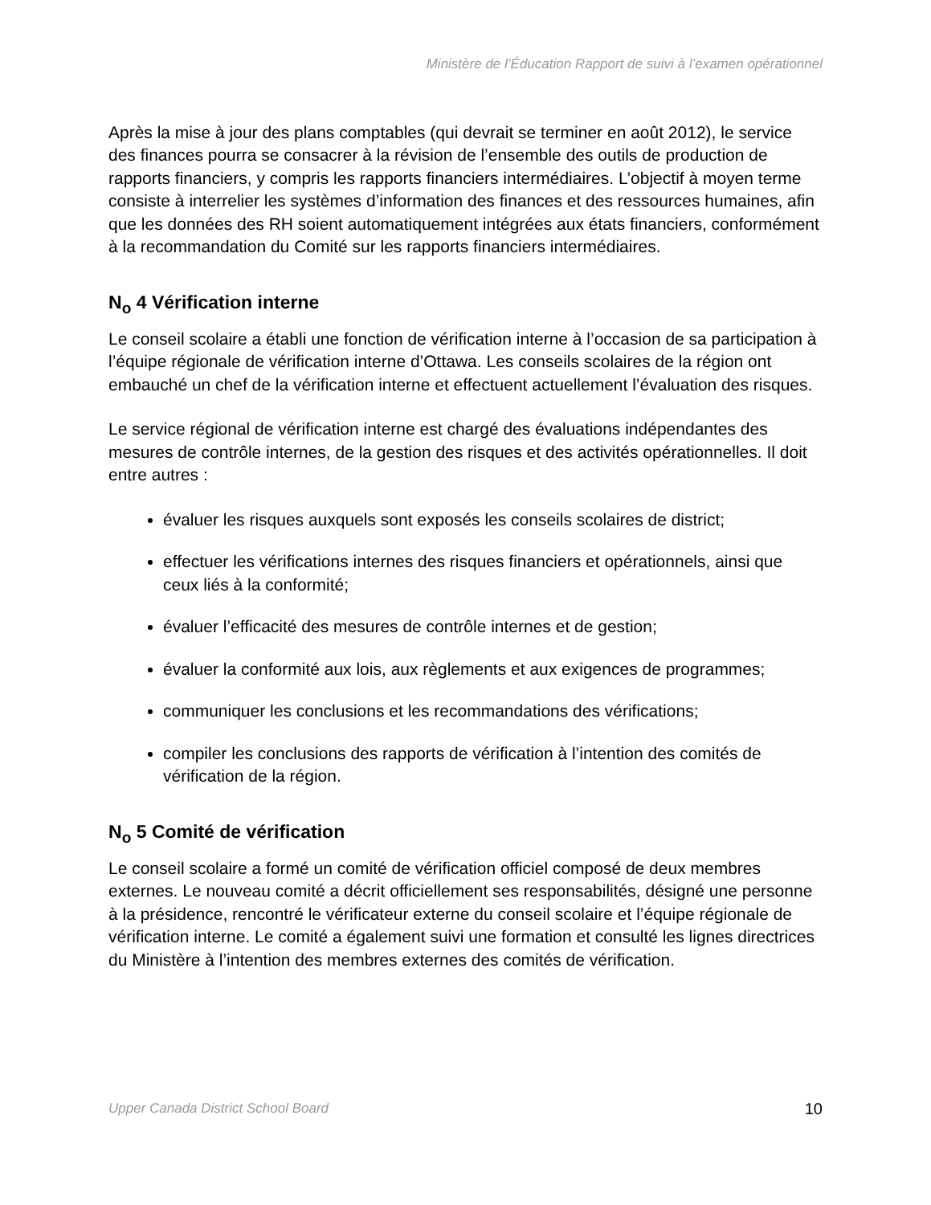Ministère de l’Éducation Rapport de suivi à l’examen opérationnel
Après la mise à jour des plans comptables (qui devrait se terminer en août 2012), le service des finances pourra se consacrer à la révision de l’ensemble des outils de production de rapports financiers, y compris les rapports financiers intermédiaires. L’objectif à moyen terme consiste à interrelier les systèmes d’information des finances et des ressources humaines, afin que les données des RH soient automatiquement intégrées aux états financiers, conformément à la recommandation du Comité sur les rapports financiers intermédiaires.
N<sub>o</sub> 4 Vérification interne
Le conseil scolaire a établi une fonction de vérification interne à l’occasion de sa participation à l’équipe régionale de vérification interne d’Ottawa. Les conseils scolaires de la région ont embauché un chef de la vérification interne et effectuent actuellement l’évaluation des risques.
Le service régional de vérification interne est chargé des évaluations indépendantes des mesures de contrôle internes, de la gestion des risques et des activités opérationnelles. Il doit entre autres :
évaluer les risques auxquels sont exposés les conseils scolaires de district;
effectuer les vérifications internes des risques financiers et opérationnels, ainsi que ceux liés à la conformité;
évaluer l’efficacité des mesures de contrôle internes et de gestion;
évaluer la conformité aux lois, aux règlements et aux exigences de programmes;
communiquer les conclusions et les recommandations des vérifications;
compiler les conclusions des rapports de vérification à l’intention des comités de vérification de la région.
N<sub>o</sub> 5 Comité de vérification
Le conseil scolaire a formé un comité de vérification officiel composé de deux membres externes. Le nouveau comité a décrit officiellement ses responsabilités, désigné une personne à la présidence, rencontré le vérificateur externe du conseil scolaire et l’équipe régionale de vérification interne. Le comité a également suivi une formation et consulté les lignes directrices du Ministère à l’intention des membres externes des comités de vérification.
Upper Canada District School Board 10